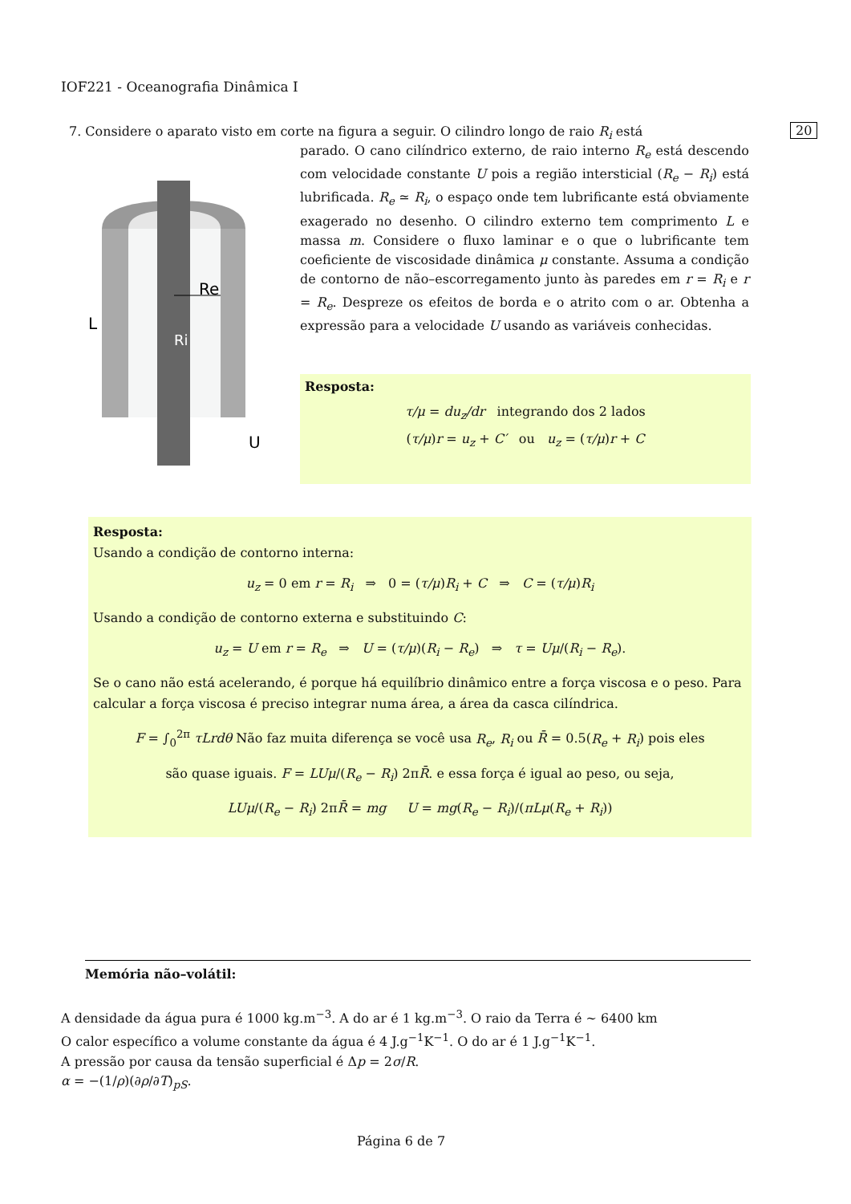IOF221 - Oceanografia Dinâmica I
7. Considere o aparato visto em corte na figura a seguir. O cilindro longo de raio R<sub>i</sub> está 20
L
Re
Ri
U
parado. O cano cilíndrico externo, de raio interno R<sub>e</sub> está descendo com velocidade constante U pois a região intersticial (R<sub>e</sub> − R<sub>i</sub>) está lubrificada. R<sub>e</sub> ≃ R<sub>i</sub>, o espaço onde tem lubrificante está obviamente exagerado no desenho. O cilindro externo tem comprimento L e massa m. Considere o fluxo laminar e o que o lubrificante tem coeficiente de viscosidade dinâmica μ constante. Assuma a condição de contorno de não–escorregamento junto às paredes em r = R<sub>i</sub> e r = R<sub>e</sub>. Despreze os efeitos de borda e o atrito com o ar. Obtenha a expressão para a velocidade U usando as variáveis conhecidas.
Resposta:
τ/μ = du<sub>z</sub>/dr integrando dos 2 lados
(τ/μ)r = u<sub>z</sub> + C′ ou u<sub>z</sub> = (τ/μ)r + C
Resposta:
Usando a condição de contorno interna:
u<sub>z</sub> = 0 em r = R<sub>i</sub> ⇒ 0 = (τ/μ)R<sub>i</sub> + C ⇒ C = (τ/μ)R<sub>i</sub>
Usando a condição de contorno externa e substituindo C:
u<sub>z</sub> = U em r = R<sub>e</sub> ⇒ U = (τ/μ)(R<sub>i</sub> − R<sub>e</sub>) ⇒ τ = Uμ/(R<sub>i</sub> − R<sub>e</sub>).
Se o cano não está acelerando, é porque há equilíbrio dinâmico entre a força viscosa e o peso. Para calcular a força viscosa é preciso integrar numa área, a área da casca cilíndrica.
F = ∫<sub>0</sub><sup>2π</sup> τLrdθ Não faz muita diferença se você usa R<sub>e</sub>, R<sub>i</sub> ou R̄ = 0.5(R<sub>e</sub> + R<sub>i</sub>) pois eles
são quase iguais. F = LUμ/(R<sub>e</sub> − R<sub>i</sub>) 2πR̄. e essa força é igual ao peso, ou seja,
LUμ/(R<sub>e</sub> − R<sub>i</sub>) 2πR̄ = mg U = mg(R<sub>e</sub> − R<sub>i</sub>)/(πLμ(R<sub>e</sub> + R<sub>i</sub>))
Memória não–volátil:
A densidade da água pura é 1000 kg.m<sup>−3</sup>. A do ar é 1 kg.m<sup>−3</sup>. O raio da Terra é ∼ 6400 km
O calor específico a volume constante da água é 4 J.g<sup>−1</sup>K<sup>−1</sup>. O do ar é 1 J.g<sup>−1</sup>K<sup>−1</sup>.
A pressão por causa da tensão superficial é Δp = 2σ/R.
α = −(1/ρ)(∂ρ/∂T)<sub>pS</sub>.
Página 6 de 7